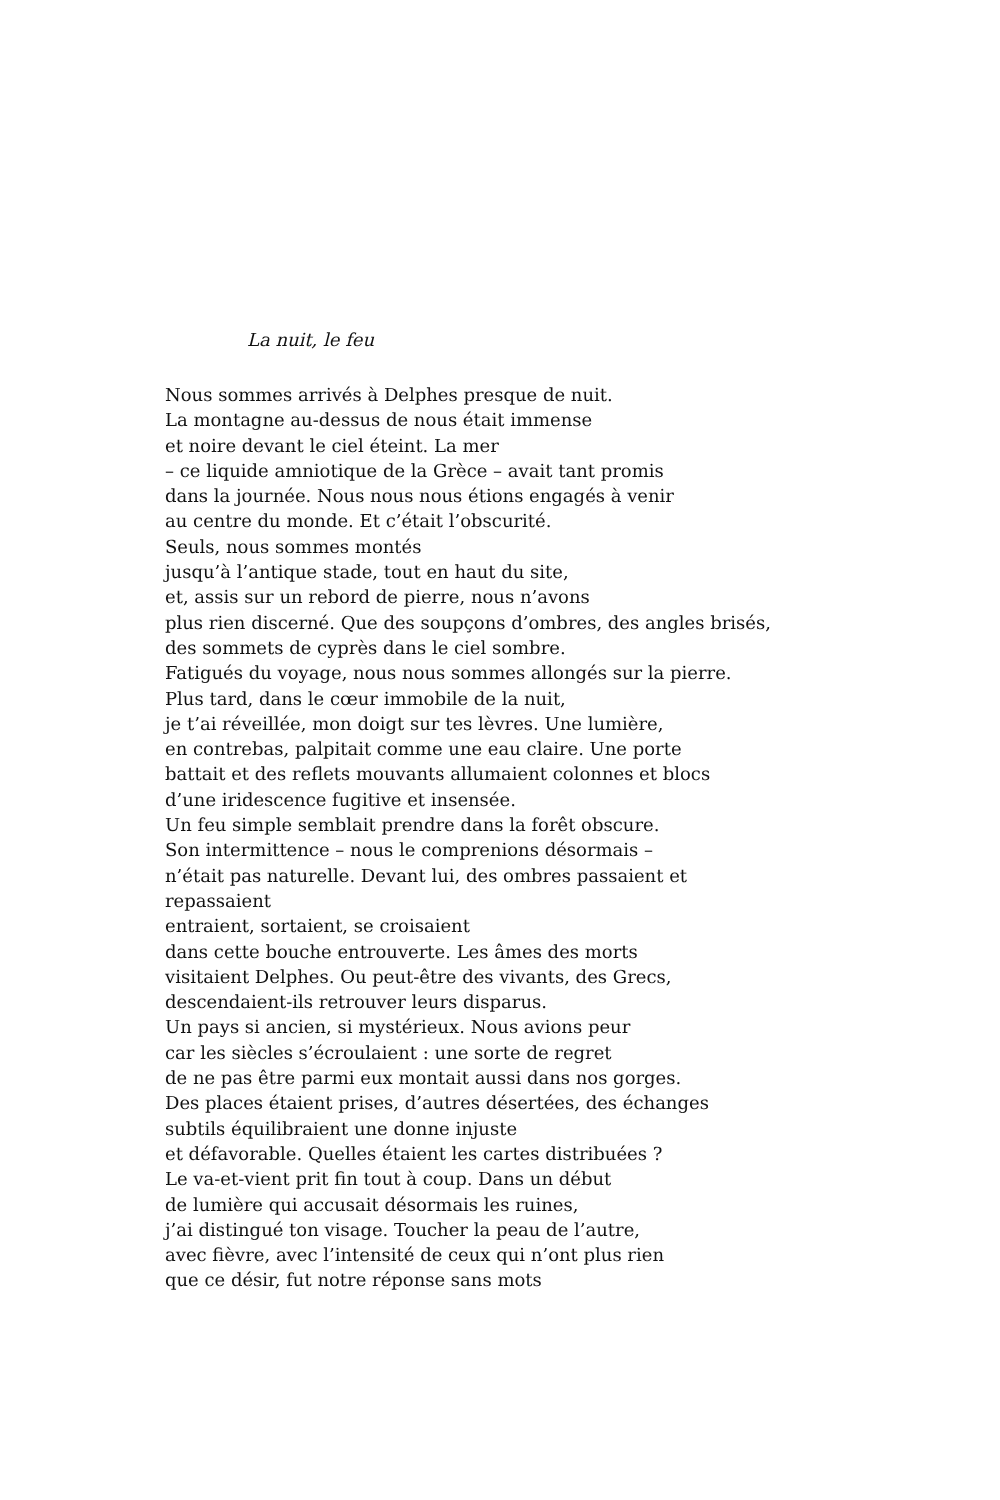La nuit, le feu
Nous sommes arrivés à Delphes presque de nuit.
La montagne au-dessus de nous était immense
et noire devant le ciel éteint. La mer
– ce liquide amniotique de la Grèce – avait tant promis
dans la journée. Nous nous nous étions engagés à venir
au centre du monde. Et c’était l’obscurité.
Seuls, nous sommes montés
jusqu’à l’antique stade, tout en haut du site,
et, assis sur un rebord de pierre, nous n’avons
plus rien discerné. Que des soupçons d’ombres, des angles brisés,
des sommets de cyprès dans le ciel sombre.
Fatigués du voyage, nous nous sommes allongés sur la pierre.
Plus tard, dans le cœur immobile de la nuit,
je t’ai réveillée, mon doigt sur tes lèvres. Une lumière,
en contrebas, palpitait comme une eau claire. Une porte
battait et des reflets mouvants allumaient colonnes et blocs
d’une iridescence fugitive et insensée.
Un feu simple semblait prendre dans la forêt obscure.
Son intermittence – nous le comprenions désormais –
n’était pas naturelle. Devant lui, des ombres passaient et
repassaient
entraient, sortaient, se croisaient
dans cette bouche entrouverte. Les âmes des morts
visitaient Delphes. Ou peut-être des vivants, des Grecs,
descendaient-ils retrouver leurs disparus.
Un pays si ancien, si mystérieux. Nous avions peur
car les siècles s’écroulaient : une sorte de regret
de ne pas être parmi eux montait aussi dans nos gorges.
Des places étaient prises, d’autres désertées, des échanges
subtils équilibraient une donne injuste
et défavorable. Quelles étaient les cartes distribuées ?
Le va-et-vient prit fin tout à coup. Dans un début
de lumière qui accusait désormais les ruines,
j’ai distingué ton visage. Toucher la peau de l’autre,
avec fièvre, avec l’intensité de ceux qui n’ont plus rien
que ce désir, fut notre réponse sans mots